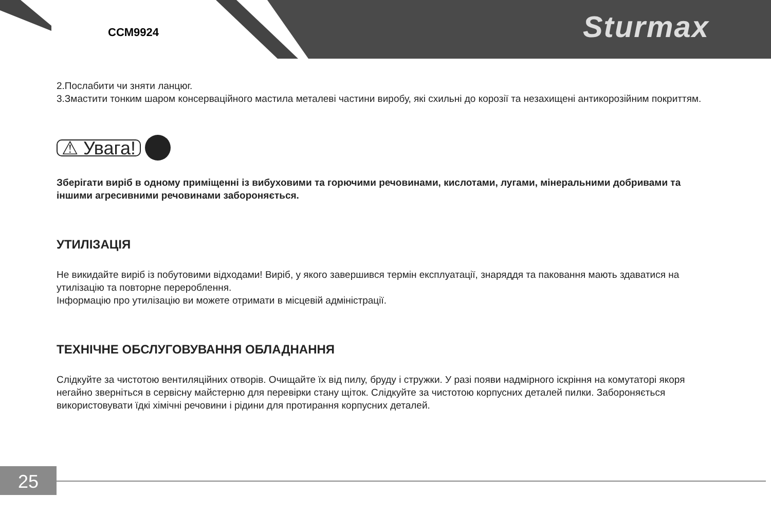CCM9924 Sturmax
2.Послабити чи зняти ланцюг.
3.Змастити тонким шаром консерваційного мастила металеві частини виробу, які схильні до корозії та незахищені антикорозійним покриттям.
⚠ Увага!
Зберігати виріб в одному приміщенні із вибуховими та горючими речовинами, кислотами, лугами, мінеральними добривами та іншими агресивними речовинами забороняється.
УТИЛІЗАЦІЯ
Не викидайте виріб із побутовими відходами! Виріб, у якого завершився термін експлуатації, знаряддя та паковання мають здаватися на утилізацію та повторне перероблення.
Інформацію про утилізацію ви можете отримати в місцевій адміністрації.
ТЕХНІЧНЕ ОБСЛУГОВУВАННЯ ОБЛАДНАННЯ
Слідкуйте за чистотою вентиляційних отворів. Очищайте їх від пилу, бруду і стружки. У разі появи надмірного іскріння на комутаторі якоря негайно зверніться в сервісну майстерню для перевірки стану щіток. Слідкуйте за чистотою корпусних деталей пилки. Забороняється використовувати їдкі хімічні речовини і рідини для протирання корпусних деталей.
25